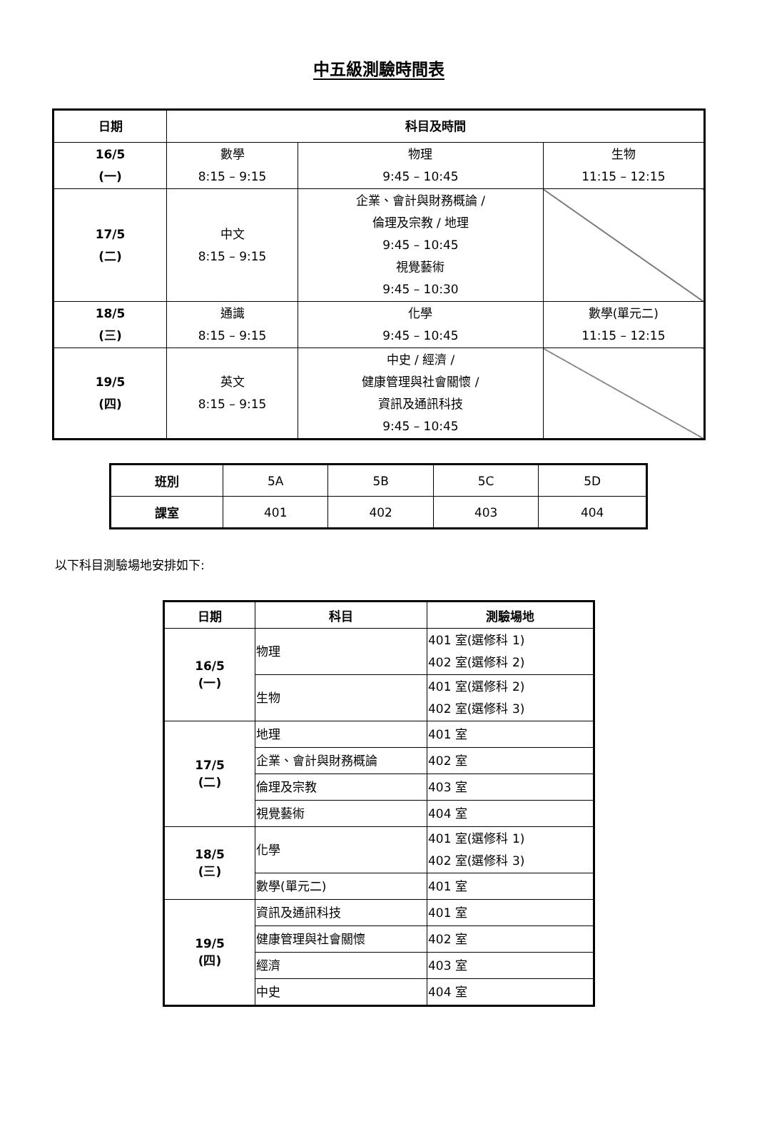中五級測驗時間表
| 日期 | 科目及時間 | | |
| --- | --- | --- | --- |
| 16/5 (一) | 數學 8:15 – 9:15 | 物理 9:45 – 10:45 | 生物 11:15 – 12:15 |
| 17/5 (二) | 中文 8:15 – 9:15 | 企業、會計與財務概論 / 倫理及宗教 / 地理 9:45 – 10:45 視覺藝術 9:45 – 10:30 | |
| 18/5 (三) | 通識 8:15 – 9:15 | 化學 9:45 – 10:45 | 數學(單元二) 11:15 – 12:15 |
| 19/5 (四) | 英文 8:15 – 9:15 | 中史 / 經濟 / 健康管理與社會關懷 / 資訊及通訊科技 9:45 – 10:45 | |
| 班別 | 5A | 5B | 5C | 5D |
| 課室 | 401 | 402 | 403 | 404 |
以下科目測驗場地安排如下:
| 日期 | 科目 | 測驗場地 |
| --- | --- | --- |
| 16/5 (一) | 物理 | 401 室(選修科 1) 402 室(選修科 2) |
| | 生物 | 401 室(選修科 2) 402 室(選修科 3) |
| 17/5 (二) | 地理 | 401 室 |
| | 企業、會計與財務概論 | 402 室 |
| | 倫理及宗教 | 403 室 |
| | 視覺藝術 | 404 室 |
| 18/5 (三) | 化學 | 401 室(選修科 1) 402 室(選修科 3) |
| | 數學(單元二) | 401 室 |
| 19/5 (四) | 資訊及通訊科技 | 401 室 |
| | 健康管理與社會關懷 | 402 室 |
| | 經濟 | 403 室 |
| | 中史 | 404 室 |